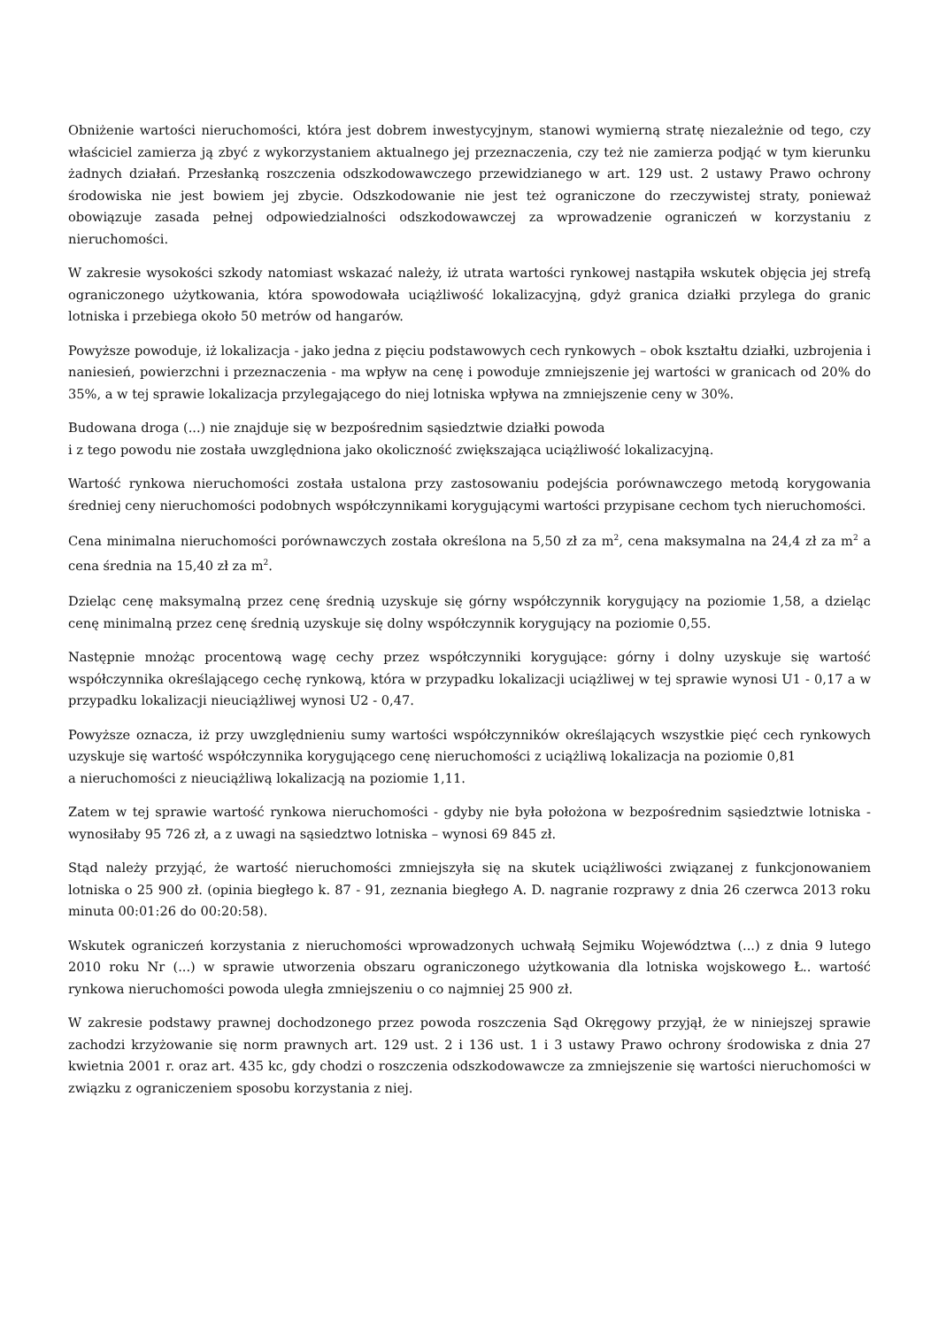Obniżenie wartości nieruchomości, która jest dobrem inwestycyjnym, stanowi wymierną stratę niezależnie od tego, czy właściciel zamierza ją zbyć z wykorzystaniem aktualnego jej przeznaczenia, czy też nie zamierza podjąć w tym kierunku żadnych działań. Przesłanką roszczenia odszkodowawczego przewidzianego w art. 129 ust. 2 ustawy Prawo ochrony środowiska nie jest bowiem jej zbycie. Odszkodowanie nie jest też ograniczone do rzeczywistej straty, ponieważ obowiązuje zasada pełnej odpowiedzialności odszkodowawczej za wprowadzenie ograniczeń w korzystaniu z nieruchomości.
W zakresie wysokości szkody natomiast wskazać należy, iż utrata wartości rynkowej nastąpiła wskutek objęcia jej strefą ograniczonego użytkowania, która spowodowała uciążliwość lokalizacyjną, gdyż granica działki przylega do granic lotniska i przebiega około 50 metrów od hangarów.
Powyższe powoduje, iż lokalizacja - jako jedna z pięciu podstawowych cech rynkowych – obok kształtu działki, uzbrojenia i naniesień, powierzchni i przeznaczenia - ma wpływ na cenę i powoduje zmniejszenie jej wartości w granicach od 20% do 35%, a w tej sprawie lokalizacja przylegającego do niej lotniska wpływa na zmniejszenie ceny w 30%.
Budowana droga (...) nie znajduje się w bezpośrednim sąsiedztwie działki powoda
i z tego powodu nie została uwzględniona jako okoliczność zwiększająca uciążliwość lokalizacyjną.
Wartość rynkowa nieruchomości została ustalona przy zastosowaniu podejścia porównawczego metodą korygowania średniej ceny nieruchomości podobnych współczynnikami korygującymi wartości przypisane cechom tych nieruchomości.
Cena minimalna nieruchomości porównawczych została określona na 5,50 zł za m<sup>2</sup>, cena maksymalna na 24,4 zł za m<sup>2</sup> a cena średnia na 15,40 zł za m<sup>2</sup>.
Dzieląc cenę maksymalną przez cenę średnią uzyskuje się górny współczynnik korygujący na poziomie 1,58, a dzieląc cenę minimalną przez cenę średnią uzyskuje się dolny współczynnik korygujący na poziomie 0,55.
Następnie mnożąc procentową wagę cechy przez współczynniki korygujące: górny i dolny uzyskuje się wartość współczynnika określającego cechę rynkową, która w przypadku lokalizacji uciążliwej w tej sprawie wynosi U1 - 0,17 a w przypadku lokalizacji nieuciążliwej wynosi U2 - 0,47.
Powyższe oznacza, iż przy uwzględnieniu sumy wartości współczynników określających wszystkie pięć cech rynkowych uzyskuje się wartość współczynnika korygującego cenę nieruchomości z uciążliwą lokalizacja na poziomie 0,81
a nieruchomości z nieuciążliwą lokalizacją na poziomie 1,11.
Zatem w tej sprawie wartość rynkowa nieruchomości - gdyby nie była położona w bezpośrednim sąsiedztwie lotniska - wynosiłaby 95 726 zł, a z uwagi na sąsiedztwo lotniska – wynosi 69 845 zł.
Stąd należy przyjąć, że wartość nieruchomości zmniejszyła się na skutek uciążliwości związanej z funkcjonowaniem lotniska o 25 900 zł. (opinia biegłego k. 87 - 91, zeznania biegłego A. D. nagranie rozprawy z dnia 26 czerwca 2013 roku minuta 00:01:26 do 00:20:58).
Wskutek ograniczeń korzystania z nieruchomości wprowadzonych uchwałą Sejmiku Województwa (...) z dnia 9 lutego 2010 roku Nr (...) w sprawie utworzenia obszaru ograniczonego użytkowania dla lotniska wojskowego Ł.. wartość rynkowa nieruchomości powoda uległa zmniejszeniu o co najmniej 25 900 zł.
W zakresie podstawy prawnej dochodzonego przez powoda roszczenia Sąd Okręgowy przyjął, że w niniejszej sprawie zachodzi krzyżowanie się norm prawnych art. 129 ust. 2 i 136 ust. 1 i 3 ustawy Prawo ochrony środowiska z dnia 27 kwietnia 2001 r. oraz art. 435 kc, gdy chodzi o roszczenia odszkodowawcze za zmniejszenie się wartości nieruchomości w związku z ograniczeniem sposobu korzystania z niej.